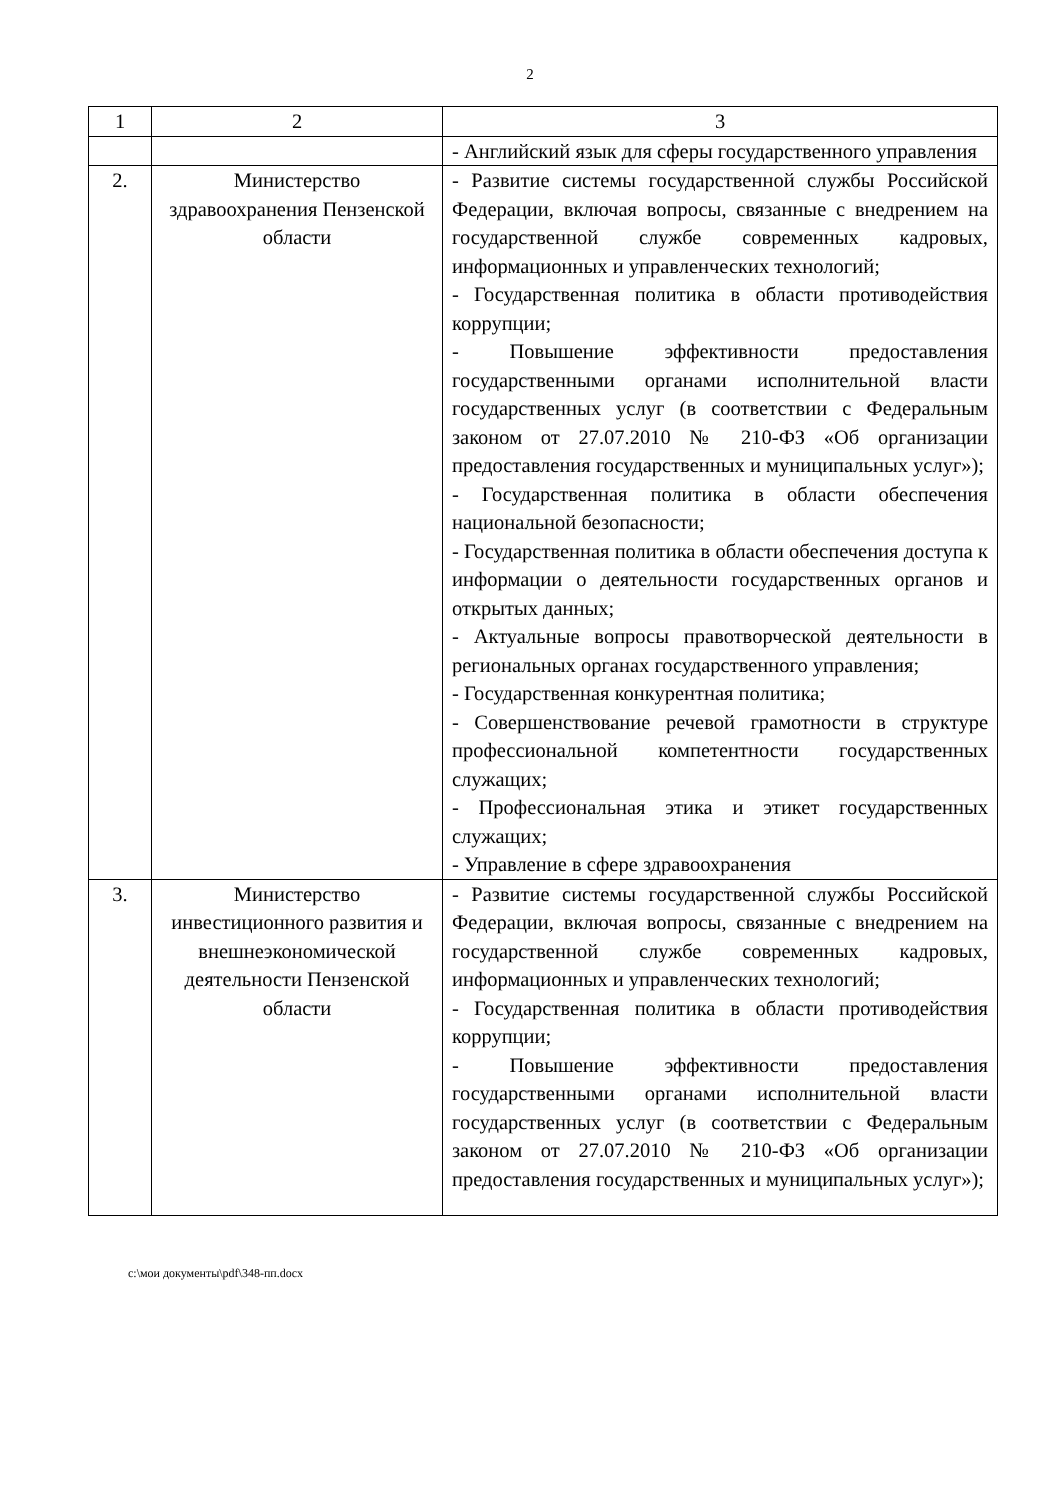2
| 1 | 2 | 3 |
| --- | --- | --- |
| | | - Английский язык для сферы государственного управления |
| 2. | Министерство здравоохранения Пензенской области | - Развитие системы государственной службы Российской Федерации, включая вопросы, связанные с внедрением на государственной службе современных кадровых, информационных и управленческих технологий; - Государственная политика в области противодействия коррупции; - Повышение эффективности предоставления государственными органами исполнительной власти государственных услуг (в соответствии с Федеральным законом от 27.07.2010 № 210-ФЗ «Об организации предоставления государственных и муниципальных услуг»); - Государственная политика в области обеспечения национальной безопасности; - Государственная политика в области обеспечения доступа к информации о деятельности государственных органов и открытых данных; - Актуальные вопросы правотворческой деятельности в региональных органах государственного управления; - Государственная конкурентная политика; - Совершенствование речевой грамотности в структуре профессиональной компетентности государственных служащих; - Профессиональная этика и этикет государственных служащих; - Управление в сфере здравоохранения |
| 3. | Министерство инвестиционного развития и внешнеэкономической деятельности Пензенской области | - Развитие системы государственной службы Российской Федерации, включая вопросы, связанные с внедрением на государственной службе современных кадровых, информационных и управленческих технологий; - Государственная политика в области противодействия коррупции; - Повышение эффективности предоставления государственными органами исполнительной власти государственных услуг (в соответствии с Федеральным законом от 27.07.2010 № 210-ФЗ «Об организации предоставления государственных и муниципальных услуг»); |
c:\мои документы\pdf\348-пп.docx